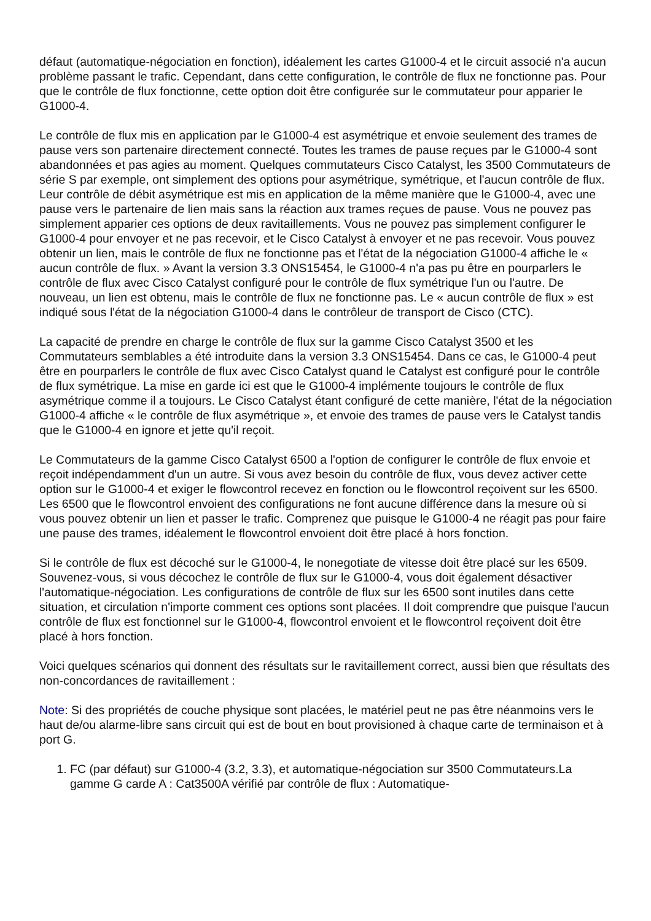défaut (automatique-négociation en fonction), idéalement les cartes G1000-4 et le circuit associé n'a aucun problème passant le trafic. Cependant, dans cette configuration, le contrôle de flux ne fonctionne pas. Pour que le contrôle de flux fonctionne, cette option doit être configurée sur le commutateur pour apparier le G1000-4.
Le contrôle de flux mis en application par le G1000-4 est asymétrique et envoie seulement des trames de pause vers son partenaire directement connecté. Toutes les trames de pause reçues par le G1000-4 sont abandonnées et pas agies au moment. Quelques commutateurs Cisco Catalyst, les 3500 Commutateurs de série S par exemple, ont simplement des options pour asymétrique, symétrique, et l'aucun contrôle de flux. Leur contrôle de débit asymétrique est mis en application de la même manière que le G1000-4, avec une pause vers le partenaire de lien mais sans la réaction aux trames reçues de pause. Vous ne pouvez pas simplement apparier ces options de deux ravitaillements. Vous ne pouvez pas simplement configurer le G1000-4 pour envoyer et ne pas recevoir, et le Cisco Catalyst à envoyer et ne pas recevoir. Vous pouvez obtenir un lien, mais le contrôle de flux ne fonctionne pas et l'état de la négociation G1000-4 affiche le « aucun contrôle de flux. » Avant la version 3.3 ONS15454, le G1000-4 n'a pas pu être en pourparlers le contrôle de flux avec Cisco Catalyst configuré pour le contrôle de flux symétrique l'un ou l'autre. De nouveau, un lien est obtenu, mais le contrôle de flux ne fonctionne pas. Le « aucun contrôle de flux » est indiqué sous l'état de la négociation G1000-4 dans le contrôleur de transport de Cisco (CTC).
La capacité de prendre en charge le contrôle de flux sur la gamme Cisco Catalyst 3500 et les Commutateurs semblables a été introduite dans la version 3.3 ONS15454. Dans ce cas, le G1000-4 peut être en pourparlers le contrôle de flux avec Cisco Catalyst quand le Catalyst est configuré pour le contrôle de flux symétrique. La mise en garde ici est que le G1000-4 implémente toujours le contrôle de flux asymétrique comme il a toujours. Le Cisco Catalyst étant configuré de cette manière, l'état de la négociation G1000-4 affiche « le contrôle de flux asymétrique », et envoie des trames de pause vers le Catalyst tandis que le G1000-4 en ignore et jette qu'il reçoit.
Le Commutateurs de la gamme Cisco Catalyst 6500 a l'option de configurer le contrôle de flux envoie et reçoit indépendamment d'un un autre. Si vous avez besoin du contrôle de flux, vous devez activer cette option sur le G1000-4 et exiger le flowcontrol recevez en fonction ou le flowcontrol reçoivent sur les 6500. Les 6500 que le flowcontrol envoient des configurations ne font aucune différence dans la mesure où si vous pouvez obtenir un lien et passer le trafic. Comprenez que puisque le G1000-4 ne réagit pas pour faire une pause des trames, idéalement le flowcontrol envoient doit être placé à hors fonction.
Si le contrôle de flux est décoché sur le G1000-4, le nonegotiate de vitesse doit être placé sur les 6509. Souvenez-vous, si vous décochez le contrôle de flux sur le G1000-4, vous doit également désactiver l'automatique-négociation. Les configurations de contrôle de flux sur les 6500 sont inutiles dans cette situation, et circulation n'importe comment ces options sont placées. Il doit comprendre que puisque l'aucun contrôle de flux est fonctionnel sur le G1000-4, flowcontrol envoient et le flowcontrol reçoivent doit être placé à hors fonction.
Voici quelques scénarios qui donnent des résultats sur le ravitaillement correct, aussi bien que résultats des non-concordances de ravitaillement :
Note: Si des propriétés de couche physique sont placées, le matériel peut ne pas être néanmoins vers le haut de/ou alarme-libre sans circuit qui est de bout en bout provisioned à chaque carte de terminaison et à port G.
1. FC (par défaut) sur G1000-4 (3.2, 3.3), et automatique-négociation sur 3500 Commutateurs.La gamme G carde A : Cat3500A vérifié par contrôle de flux : Automatique-